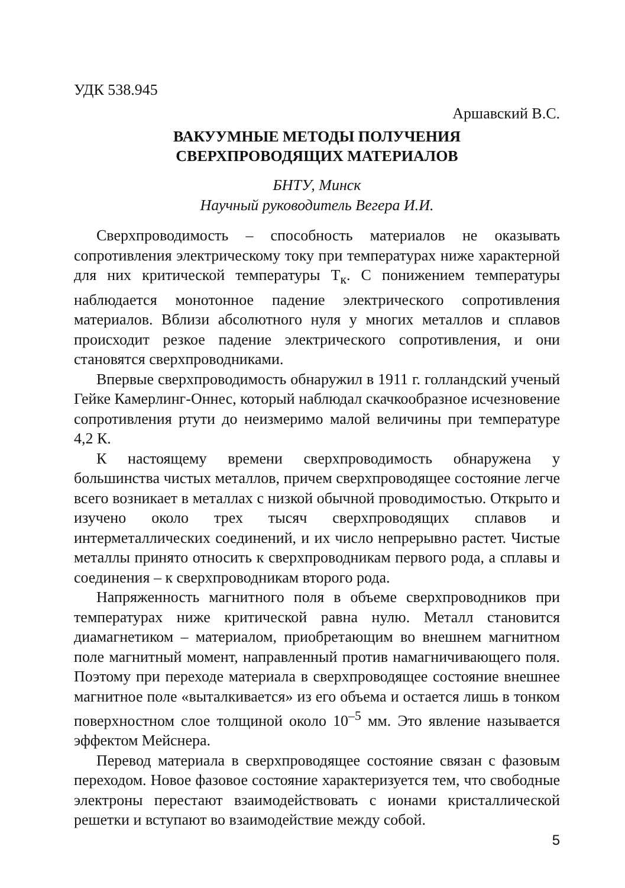УДК 538.945
Аршавский В.С.
ВАКУУМНЫЕ МЕТОДЫ ПОЛУЧЕНИЯ
СВЕРХПРОВОДЯЩИХ МАТЕРИАЛОВ
БНТУ, Минск
Научный руководитель Вегера И.И.
Сверхпроводимость – способность материалов не оказывать сопротивления электрическому току при температурах ниже характерной для них критической температуры Т<sub>к</sub>. С понижением температуры наблюдается монотонное падение электрического сопротивления материалов. Вблизи абсолютного нуля у многих металлов и сплавов происходит резкое падение электрического сопротивления, и они становятся сверхпроводниками.
Впервые сверхпроводимость обнаружил в 1911 г. голландский ученый Гейке Камерлинг-Оннес, который наблюдал скачкообразное исчезновение сопротивления ртути до неизмеримо малой величины при температуре 4,2 К.
К настоящему времени сверхпроводимость обнаружена у большинства чистых металлов, причем сверхпроводящее состояние легче всего возникает в металлах с низкой обычной проводимостью. Открыто и изучено около трех тысяч сверхпроводящих сплавов и интерметаллических соединений, и их число непрерывно растет. Чистые металлы принято относить к сверхпроводникам первого рода, а сплавы и соединения – к сверхпроводникам второго рода.
Напряженность магнитного поля в объеме сверхпроводников при температурах ниже критической равна нулю. Металл становится диамагнетиком – материалом, приобретающим во внешнем магнитном поле магнитный момент, направленный против намагничивающего поля. Поэтому при переходе материала в сверхпроводящее состояние внешнее магнитное поле «выталкивается» из его объема и остается лишь в тонком поверхностном слое толщиной около 10<sup>–5</sup> мм. Это явление называется эффектом Мейснера.
Перевод материала в сверхпроводящее состояние связан с фазовым переходом. Новое фазовое состояние характеризуется тем, что свободные электроны перестают взаимодействовать с ионами кристаллической решетки и вступают во взаимодействие между собой.
5